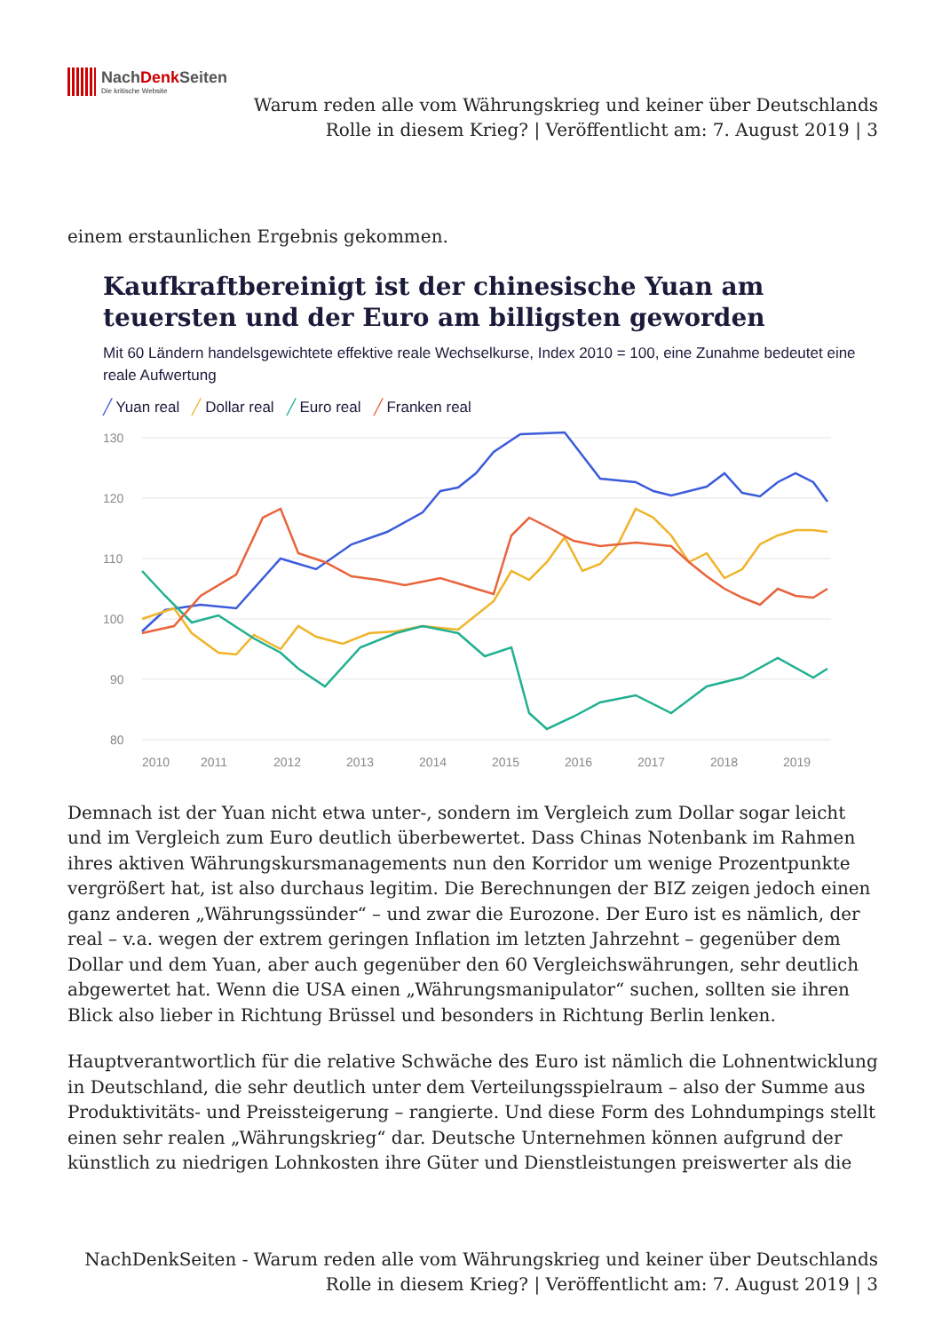NachDenk Seiten
Die kritische Website
Warum reden alle vom Währungskrieg und keiner über Deutschlands
Rolle in diesem Krieg? | Veröffentlicht am: 7. August 2019 | 3
einem erstaunlichen Ergebnis gekommen.
Kaufkraftbereinigt ist der chinesische Yuan am teuersten und der Euro am billigsten geworden
Mit 60 Ländern handelsgewichtete effektive reale Wechselkurse, Index 2010 = 100, eine Zunahme bedeutet eine reale Aufwertung
╱ Yuan real ╱ Dollar real ╱ Euro real ╱ Franken real
130
120
110
100
90
80
2010
2011
2012
2013
2014
2015
2016
2017
2018
2019
Demnach ist der Yuan nicht etwa unter-, sondern im Vergleich zum Dollar sogar leicht und im Vergleich zum Euro deutlich überbewertet. Dass Chinas Notenbank im Rahmen ihres aktiven Währungskursmanagements nun den Korridor um wenige Prozentpunkte vergrößert hat, ist also durchaus legitim. Die Berechnungen der BIZ zeigen jedoch einen ganz anderen „Währungssünder“ – und zwar die Eurozone. Der Euro ist es nämlich, der real – v.a. wegen der extrem geringen Inflation im letzten Jahrzehnt – gegenüber dem Dollar und dem Yuan, aber auch gegenüber den 60 Vergleichswährungen, sehr deutlich abgewertet hat. Wenn die USA einen „Währungsmanipulator“ suchen, sollten sie ihren Blick also lieber in Richtung Brüssel und besonders in Richtung Berlin lenken.
Hauptverantwortlich für die relative Schwäche des Euro ist nämlich die Lohnentwicklung in Deutschland, die sehr deutlich unter dem Verteilungsspielraum – also der Summe aus Produktivitäts- und Preissteigerung – rangierte. Und diese Form des Lohndumpings stellt einen sehr realen „Währungskrieg“ dar. Deutsche Unternehmen können aufgrund der künstlich zu niedrigen Lohnkosten ihre Güter und Dienstleistungen preiswerter als die
NachDenkSeiten - Warum reden alle vom Währungskrieg und keiner über Deutschlands
Rolle in diesem Krieg? | Veröffentlicht am: 7. August 2019 | 3